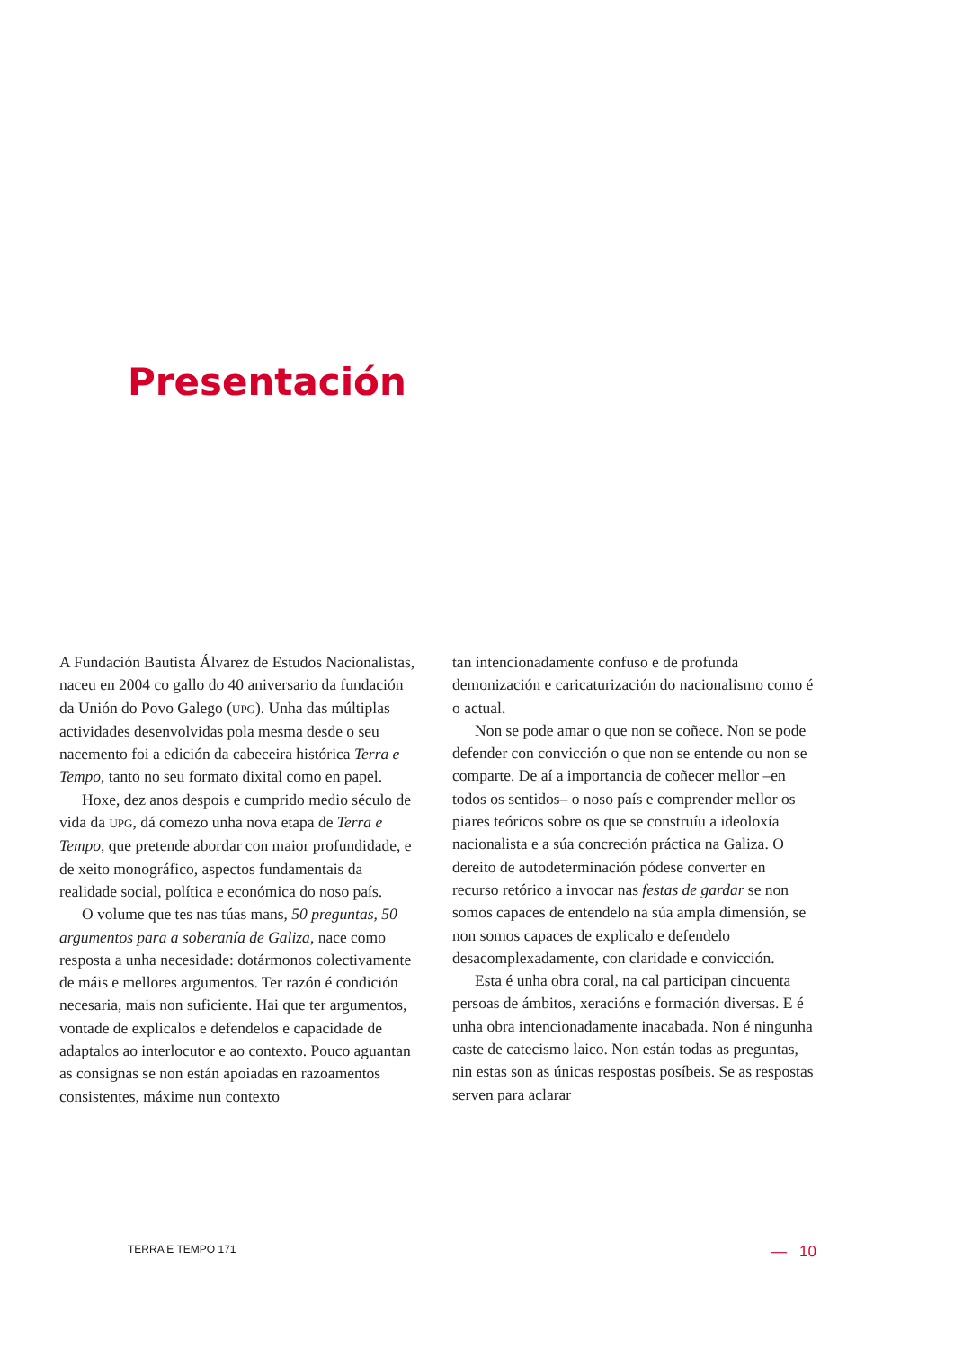Presentación
A Fundación Bautista Álvarez de Estudos Nacionalistas, naceu en 2004 co gallo do 40 aniversario da fundación da Unión do Povo Galego (UPG). Unha das múltiplas actividades desenvolvidas pola mesma desde o seu nacemento foi a edición da cabeceira histórica Terra e Tempo, tanto no seu formato dixital como en papel.
Hoxe, dez anos despois e cumprido medio século de vida da UPG, dá comezo unha nova etapa de Terra e Tempo, que pretende abordar con maior profundidade, e de xeito monográfico, aspectos fundamentais da realidade social, política e económica do noso país.
O volume que tes nas túas mans, 50 preguntas, 50 argumentos para a soberanía de Galiza, nace como resposta a unha necesidade: dotármonos colectivamente de máis e mellores argumentos. Ter razón é condición necesaria, mais non suficiente. Hai que ter argumentos, vontade de explicalos e defendelos e capacidade de adaptalos ao interlocutor e ao contexto. Pouco aguantan as consignas se non están apoiadas en razoamentos consistentes, máxime nun contexto
tan intencionadamente confuso e de profunda demonización e caricaturización do nacionalismo como é o actual.
Non se pode amar o que non se coñece. Non se pode defender con convicción o que non se entende ou non se comparte. De aí a importancia de coñecer mellor –en todos os sentidos– o noso país e comprender mellor os piares teóricos sobre os que se construíu a ideoloxía nacionalista e a súa concreción práctica na Galiza. O dereito de autodeterminación pódese converter en recurso retórico a invocar nas festas de gardar se non somos capaces de entendelo na súa ampla dimensión, se non somos capaces de explicalo e defendelo desacomplexadamente, con claridade e convicción.
Esta é unha obra coral, na cal participan cincuenta persoas de ámbitos, xeracións e formación diversas. E é unha obra intencionadamente inacabada. Non é ningunha caste de catecismo laico. Non están todas as preguntas, nin estas son as únicas respostas posíbeis. Se as respostas serven para aclarar
TERRA E TEMPO 171 — 10